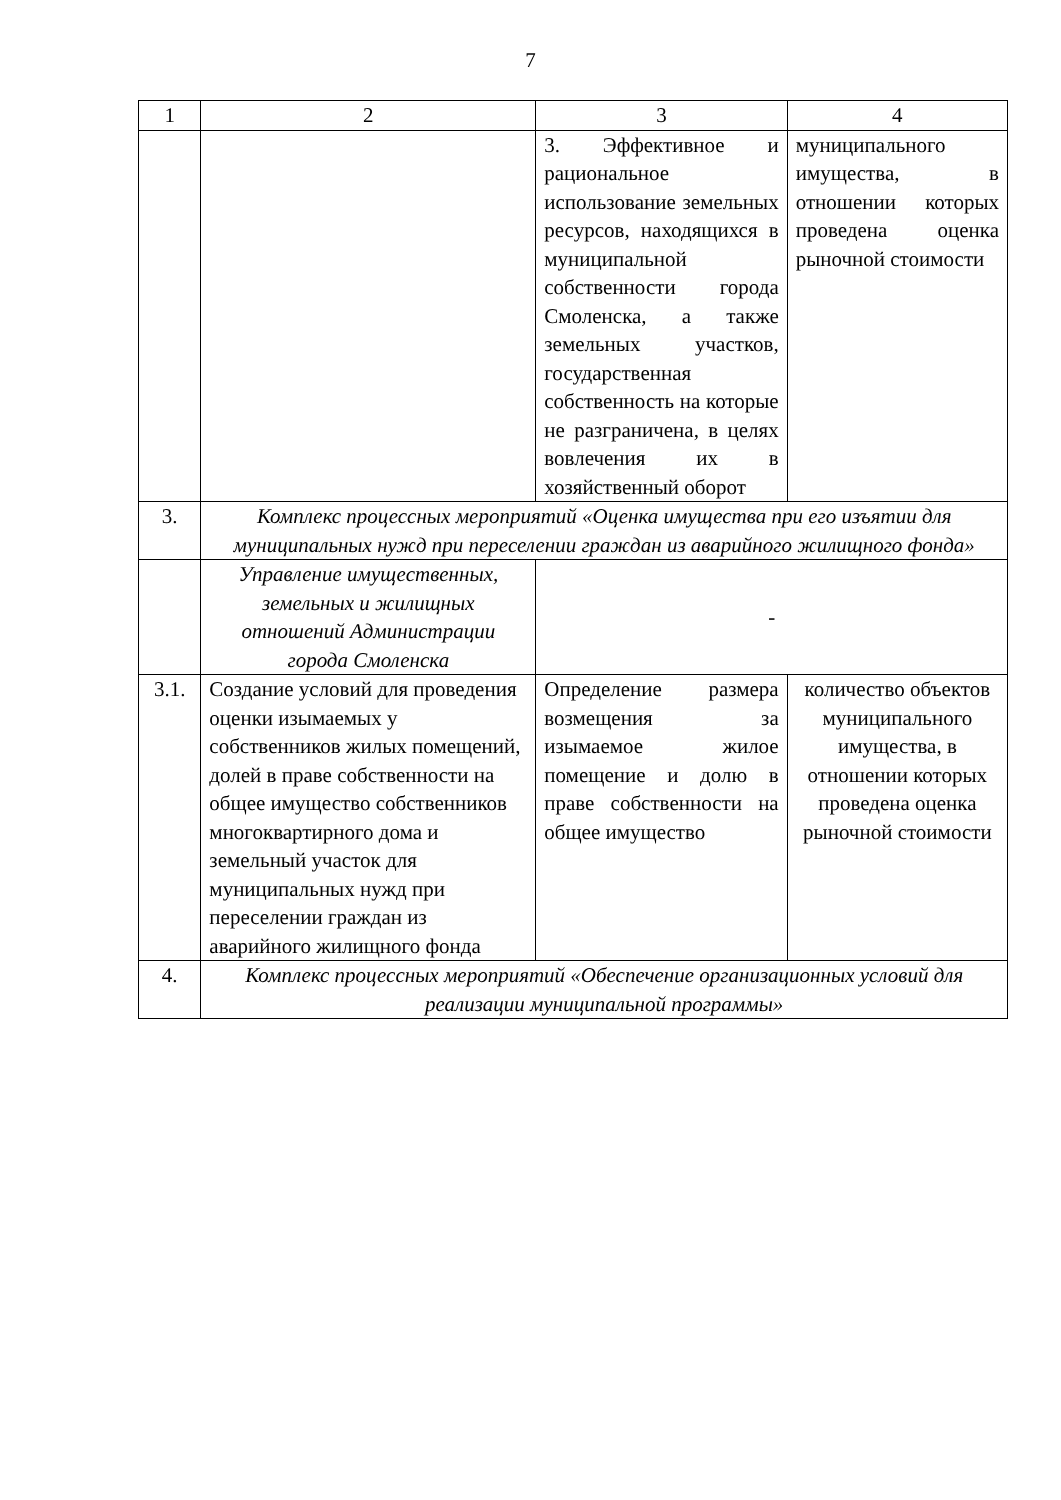7
| 1 | 2 | 3 | 4 |
| --- | --- | --- | --- |
| | | 3. Эффективное и рациональное использование земельных ресурсов, находящихся в муниципальной собственности города Смоленска, а также земельных участков, государственная собственность на которые не разграничена, в целях вовлечения их в хозяйственный оборот | муниципального имущества, в отношении которых проведена оценка рыночной стоимости |
| 3. | Комплекс процессных мероприятий «Оценка имущества при его изъятии для муниципальных нужд при переселении граждан из аварийного жилищного фонда» | | |
| | Управление имущественных, земельных и жилищных отношений Администрации города Смоленска | - | |
| 3.1. | Создание условий для проведения оценки изымаемых у собственников жилых помещений, долей в праве собственности на общее имущество собственников многоквартирного дома и земельный участок для муниципальных нужд при переселении граждан из аварийного жилищного фонда | Определение размера возмещения за изымаемое жилое помещение и долю в праве собственности на общее имущество | количество объектов муниципального имущества, в отношении которых проведена оценка рыночной стоимости |
| 4. | Комплекс процессных мероприятий «Обеспечение организационных условий для реализации муниципальной программы» | | |